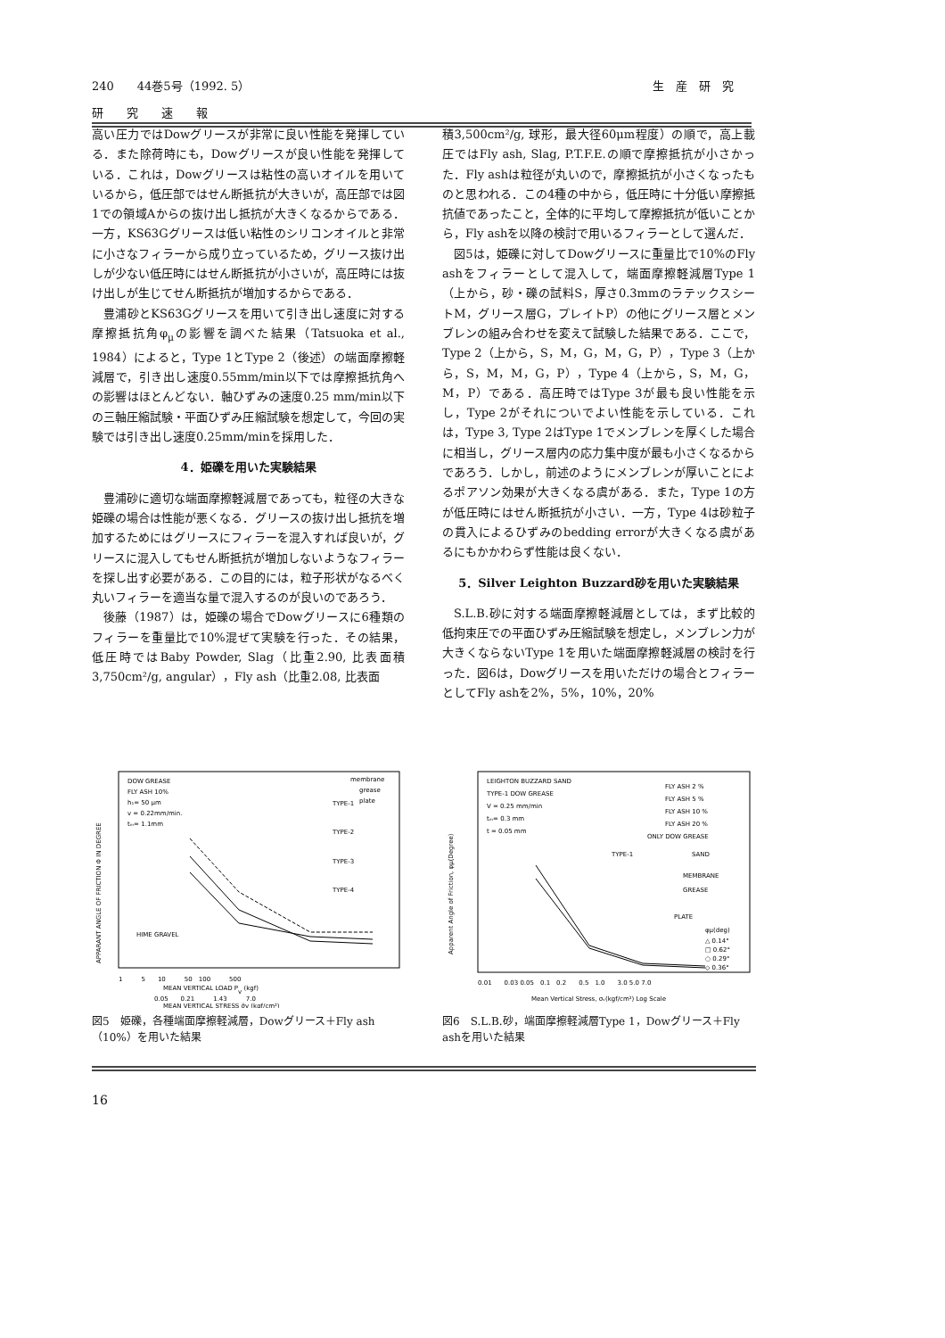240　　44巻5号（1992. 5） 生　産　研　究
研　　究　　速　　報
高い圧力ではDowグリースが非常に良い性能を発揮している．また除荷時にも，Dowグリースが良い性能を発揮している．これは，Dowグリースは粘性の高いオイルを用いているから，低圧部ではせん断抵抗が大きいが，高圧部では図1での領域Aからの抜け出し抵抗が大きくなるからである．一方，KS63Gグリースは低い粘性のシリコンオイルと非常に小さなフィラーから成り立っているため，グリース抜け出しが少ない低圧時にはせん断抵抗が小さいが，高圧時には抜け出しが生じてせん断抵抗が増加するからである．
豊浦砂とKS63Gグリースを用いて引き出し速度に対する摩擦抵抗角φ<sub>μ</sub>の影響を調べた結果（Tatsuoka et al., 1984）によると，Type 1とType 2（後述）の端面摩擦軽減層で，引き出し速度0.55mm/min以下では摩擦抵抗角への影響はほとんどない．軸ひずみの速度0.25 mm/min以下の三軸圧縮試験・平面ひずみ圧縮試験を想定して，今回の実験では引き出し速度0.25mm/minを採用した．
4．姫礫を用いた実験結果
豊浦砂に適切な端面摩擦軽減層であっても，粒径の大きな姫礫の場合は性能が悪くなる．グリースの抜け出し抵抗を増加するためにはグリースにフィラーを混入すれば良いが，グリースに混入してもせん断抵抗が増加しないようなフィラーを探し出す必要がある．この目的には，粒子形状がなるべく丸いフィラーを適当な量で混入するのが良いのであろう．
後藤（1987）は，姫礫の場合でDowグリースに6種類のフィラーを重量比で10%混ぜて実験を行った．その結果，低圧時ではBaby Powder, Slag（比重2.90, 比表面積3,750cm²/g, angular），Fly ash（比重2.08, 比表面
積3,500cm²/g, 球形，最大径60μm程度）の順で，高上載圧ではFly ash, Slag, P.T.F.E.の順で摩擦抵抗が小さかった．Fly ashは粒径が丸いので，摩擦抵抗が小さくなったものと思われる．この4種の中から，低圧時に十分低い摩擦抵抗値であったこと，全体的に平均して摩擦抵抗が低いことから，Fly ashを以降の検討で用いるフィラーとして選んだ．
図5は，姫礫に対してDowグリースに重量比で10%のFly ashをフィラーとして混入して，端面摩擦軽減層Type 1（上から，砂・礫の試料S，厚さ0.3mmのラテックスシートM，グリース層G，プレイトP）の他にグリース層とメンブレンの組み合わせを変えて試験した結果である．ここで，Type 2（上から，S，M，G，M，G，P），Type 3（上から，S，M，M，G，P），Type 4（上から，S，M，G，M，P）である．高圧時ではType 3が最も良い性能を示し，Type 2がそれについでよい性能を示している．これは，Type 3, Type 2はType 1でメンブレンを厚くした場合に相当し，グリース層内の応力集中度が最も小さくなるからであろう．しかし，前述のようにメンブレンが厚いことによるポアソン効果が大きくなる虞がある．また，Type 1の方が低圧時にはせん断抵抗が小さい．一方，Type 4は砂粒子の貫入によるひずみのbedding errorが大きくなる虞があるにもかかわらず性能は良くない．
5．Silver Leighton Buzzard砂を用いた実験結果
S.L.B.砂に対する端面摩擦軽減層としては，まず比較的低拘束圧での平面ひずみ圧縮試験を想定し，メンブレン力が大きくならないType 1を用いた端面摩擦軽減層の検討を行った．図6は，Dowグリースを用いただけの場合とフィラーとしてFly ashを2%，5%，10%，20%
DOW GREASE
FLY ASH 10%
h₁= 50 μm
v = 0.22mm/min.
tₘ= 1.1mm
membrane
grease
plate
TYPE-1
TYPE-2
TYPE-3
TYPE-4
HIME GRAVEL
1　　　5　　10　　　50　100　　　500
MEAN VERTICAL LOAD Pv (kgf)
0.05　　0.21　　　1.43　　　7.0
MEAN VERTICAL STRESS σ̄v (kgf/cm²)
APPARANT ANGLE OF FRICTION Φ IN DEGREE
図5　姫礫，各種端面摩擦軽減層，Dowグリース＋Fly ash（10%）を用いた結果
LEIGHTON BUZZARD SAND
TYPE-1 DOW GREASE
V = 0.25 mm/min
tₘ= 0.3 mm
t = 0.05 mm
FLY ASH 2 %
FLY ASH 5 %
FLY ASH 10 %
FLY ASH 20 %
ONLY DOW GREASE
TYPE-1
SAND
MEMBRANE
GREASE
PLATE
φμ(deg)
△ 0.14°
□ 0.62°
○ 0.29°
◇ 0.36°
0.01　　0.03 0.05　0.1　0.2　　0.5　1.0　　3.0 5.0 7.0
Mean Vertical Stress, σᵥ(kgf/cm²) Log Scale
Apparent Angle of Friction, φμ(Degree)
図6　S.L.B.砂，端面摩擦軽減層Type 1，Dowグリース＋Fly ashを用いた結果
16